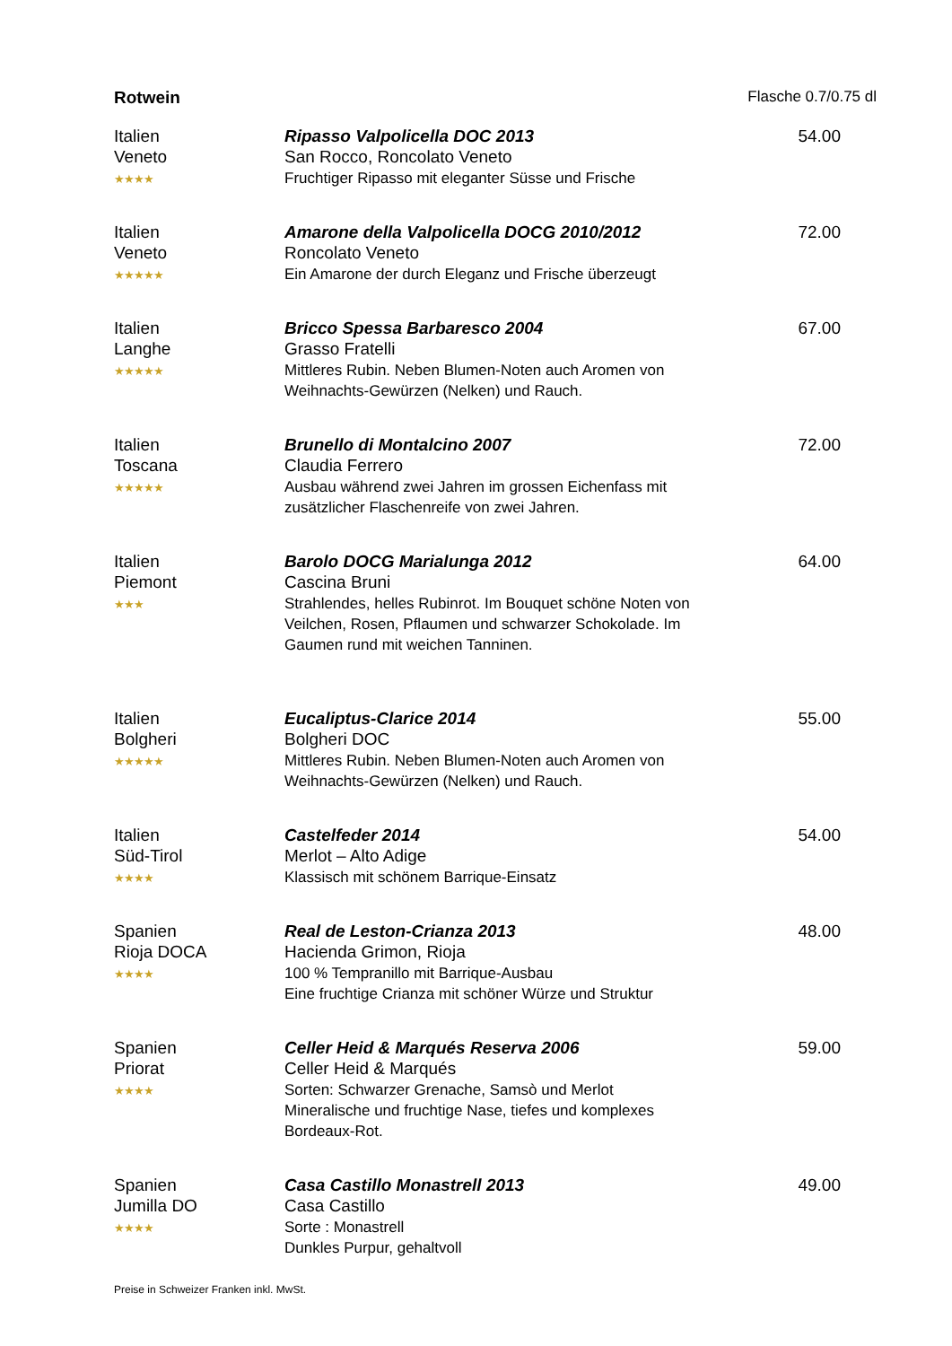Rotwein Flasche 0.7/0.75 dl
| Italien Veneto ★★★★ | Ripasso Valpolicella DOC 2013 San Rocco, Roncolato Veneto Fruchtiger Ripasso mit eleganter Süsse und Frische | 54.00 |
| Italien Veneto ★★★★★ | Amarone della Valpolicella DOCG 2010/2012 Roncolato Veneto Ein Amarone der durch Eleganz und Frische überzeugt | 72.00 |
| Italien Langhe ★★★★★ | Bricco Spessa Barbaresco 2004 Grasso Fratelli Mittleres Rubin. Neben Blumen-Noten auch Aromen von Weihnachts-Gewürzen (Nelken) und Rauch. | 67.00 |
| Italien Toscana ★★★★★ | Brunello di Montalcino 2007 Claudia Ferrero Ausbau während zwei Jahren im grossen Eichenfass mit zusätzlicher Flaschenreife von zwei Jahren. | 72.00 |
| Italien Piemont ★★★ | Barolo DOCG Marialunga 2012 Cascina Bruni Strahlendes, helles Rubinrot. Im Bouquet schöne Noten von Veilchen, Rosen, Pflaumen und schwarzer Schokolade. Im Gaumen rund mit weichen Tanninen. | 64.00 |
| Italien Bolgheri ★★★★★ | Eucaliptus-Clarice 2014 Bolgheri DOC Mittleres Rubin. Neben Blumen-Noten auch Aromen von Weihnachts-Gewürzen (Nelken) und Rauch. | 55.00 |
| Italien Süd-Tirol ★★★★ | Castelfeder 2014 Merlot – Alto Adige Klassisch mit schönem Barrique-Einsatz | 54.00 |
| Spanien Rioja DOCA ★★★★ | Real de Leston-Crianza 2013 Hacienda Grimon, Rioja 100 % Tempranillo mit Barrique-Ausbau Eine fruchtige Crianza mit schöner Würze und Struktur | 48.00 |
| Spanien Priorat ★★★★ | Celler Heid & Marqués Reserva 2006 Celler Heid & Marqués Sorten: Schwarzer Grenache, Samsò und Merlot Mineralische und fruchtige Nase, tiefes und komplexes Bordeaux-Rot. | 59.00 |
| Spanien Jumilla DO ★★★★ | Casa Castillo Monastrell 2013 Casa Castillo Sorte : Monastrell Dunkles Purpur, gehaltvoll | 49.00 |
Preise in Schweizer Franken inkl. MwSt.